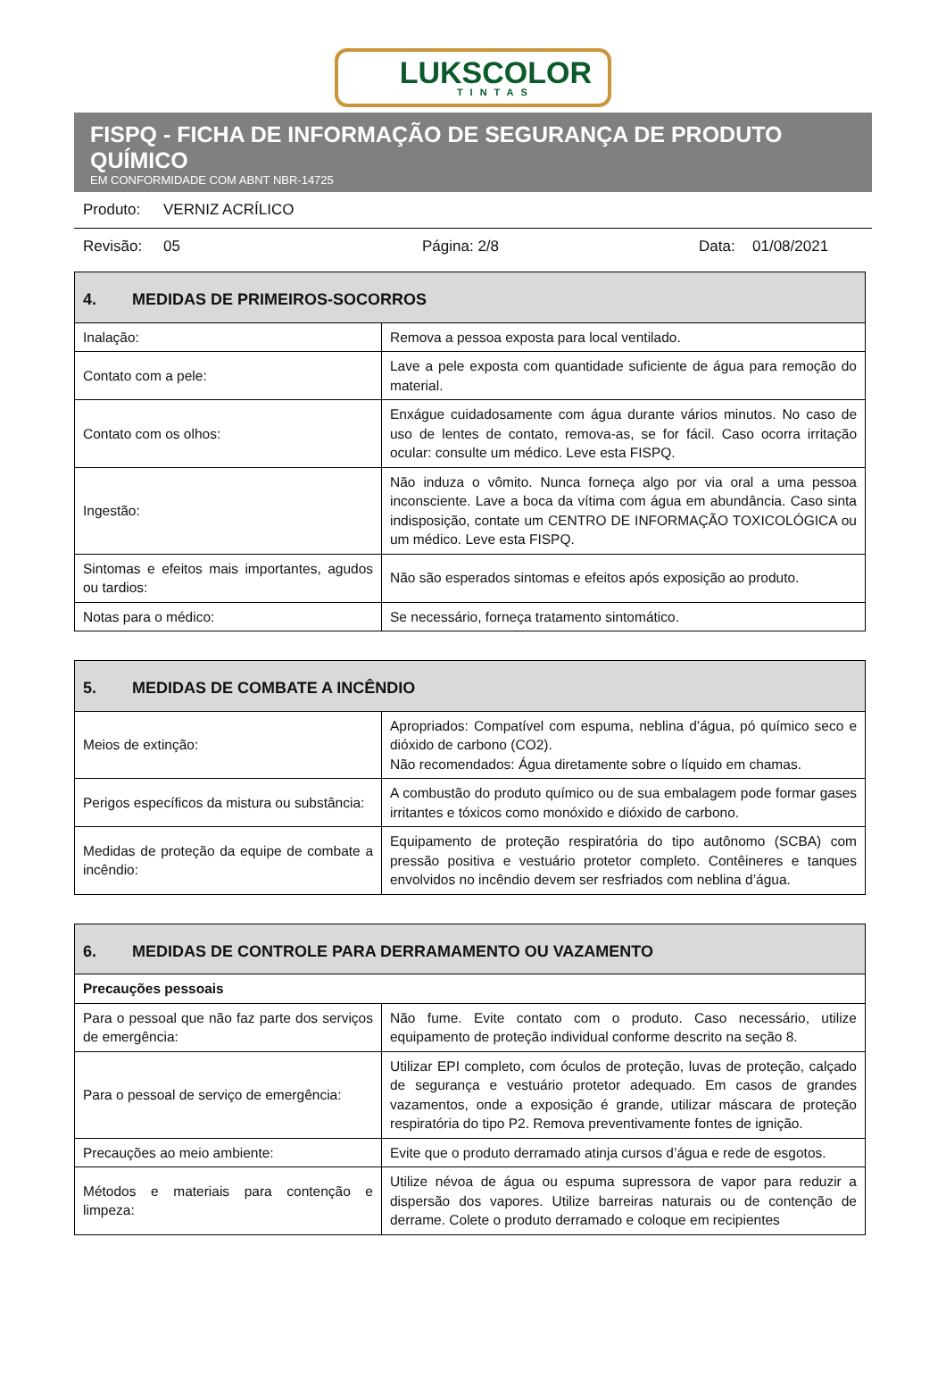LUKSCOLOR
TINTAS
FISPQ - FICHA DE INFORMAÇÃO DE SEGURANÇA DE PRODUTO QUÍMICO
EM CONFORMIDADE COM ABNT NBR-14725
Produto: VERNIZ ACRÍLICO
Revisão: 05 Página: 2/8 Data: 01/08/2021
| 4. MEDIDAS DE PRIMEIROS-SOCORROS | |
| --- | --- |
| Inalação: | Remova a pessoa exposta para local ventilado. |
| Contato com a pele: | Lave a pele exposta com quantidade suficiente de água para remoção do material. |
| Contato com os olhos: | Enxágue cuidadosamente com água durante vários minutos. No caso de uso de lentes de contato, remova-as, se for fácil. Caso ocorra irritação ocular: consulte um médico. Leve esta FISPQ. |
| Ingestão: | Não induza o vômito. Nunca forneça algo por via oral a uma pessoa inconsciente. Lave a boca da vítima com água em abundância. Caso sinta indisposição, contate um CENTRO DE INFORMAÇÃO TOXICOLÓGICA ou um médico. Leve esta FISPQ. |
| Sintomas e efeitos mais importantes, agudos ou tardios: | Não são esperados sintomas e efeitos após exposição ao produto. |
| Notas para o médico: | Se necessário, forneça tratamento sintomático. |
| 5. MEDIDAS DE COMBATE A INCÊNDIO | |
| --- | --- |
| Meios de extinção: | Apropriados: Compatível com espuma, neblina d’água, pó químico seco e dióxido de carbono (CO2). Não recomendados: Água diretamente sobre o líquido em chamas. |
| Perigos específicos da mistura ou substância: | A combustão do produto químico ou de sua embalagem pode formar gases irritantes e tóxicos como monóxido e dióxido de carbono. |
| Medidas de proteção da equipe de combate a incêndio: | Equipamento de proteção respiratória do tipo autônomo (SCBA) com pressão positiva e vestuário protetor completo. Contêineres e tanques envolvidos no incêndio devem ser resfriados com neblina d’água. |
| 6. MEDIDAS DE CONTROLE PARA DERRAMAMENTO OU VAZAMENTO | |
| --- | --- |
| Precauções pessoais | |
| Para o pessoal que não faz parte dos serviços de emergência: | Não fume. Evite contato com o produto. Caso necessário, utilize equipamento de proteção individual conforme descrito na seção 8. |
| Para o pessoal de serviço de emergência: | Utilizar EPI completo, com óculos de proteção, luvas de proteção, calçado de segurança e vestuário protetor adequado. Em casos de grandes vazamentos, onde a exposição é grande, utilizar máscara de proteção respiratória do tipo P2. Remova preventivamente fontes de ignição. |
| Precauções ao meio ambiente: | Evite que o produto derramado atinja cursos d’água e rede de esgotos. |
| Métodos e materiais para contenção e limpeza: | Utilize névoa de água ou espuma supressora de vapor para reduzir a dispersão dos vapores. Utilize barreiras naturais ou de contenção de derrame. Colete o produto derramado e coloque em recipientes |